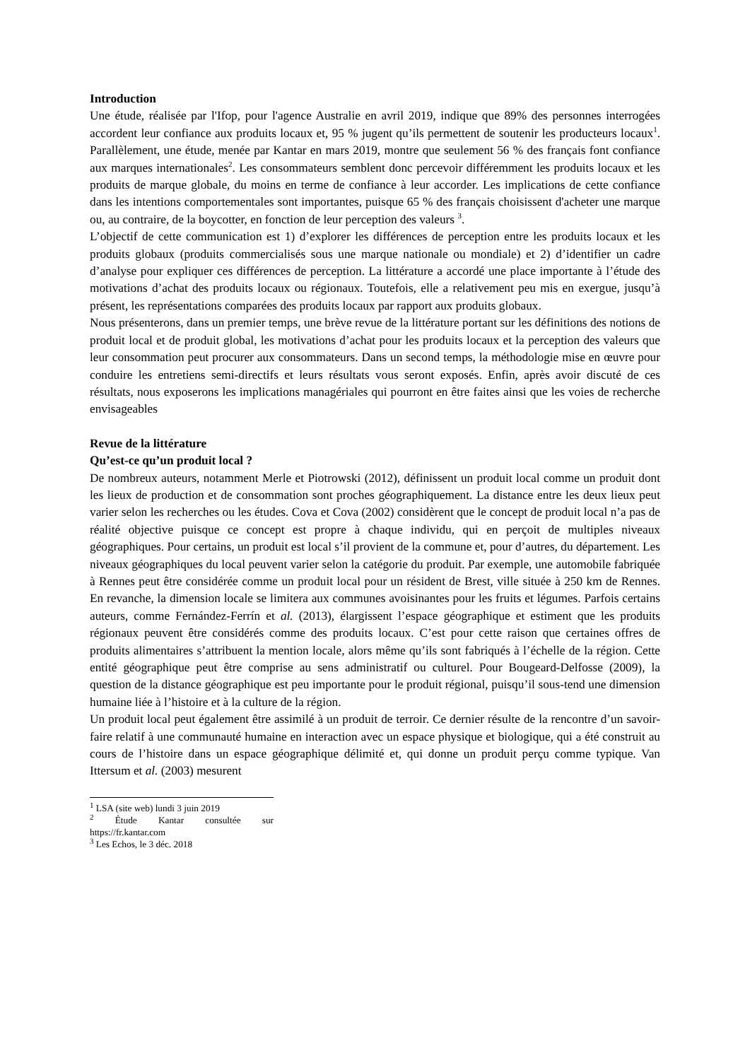Introduction
Une étude, réalisée par l'Ifop, pour l'agence Australie en avril 2019, indique que 89% des personnes interrogées accordent leur confiance aux produits locaux et, 95 % jugent qu’ils permettent de soutenir les producteurs locaux<sup>1</sup>. Parallèlement, une étude, menée par Kantar en mars 2019, montre que seulement 56 % des français font confiance aux marques internationales<sup>2</sup>. Les consommateurs semblent donc percevoir différemment les produits locaux et les produits de marque globale, du moins en terme de confiance à leur accorder. Les implications de cette confiance dans les intentions comportementales sont importantes, puisque 65 % des français choisissent d'acheter une marque ou, au contraire, de la boycotter, en fonction de leur perception des valeurs <sup>3</sup>.
L’objectif de cette communication est 1) d’explorer les différences de perception entre les produits locaux et les produits globaux (produits commercialisés sous une marque nationale ou mondiale) et 2) d’identifier un cadre d’analyse pour expliquer ces différences de perception. La littérature a accordé une place importante à l’étude des motivations d’achat des produits locaux ou régionaux. Toutefois, elle a relativement peu mis en exergue, jusqu’à présent, les représentations comparées des produits locaux par rapport aux produits globaux.
Nous présenterons, dans un premier temps, une brève revue de la littérature portant sur les définitions des notions de produit local et de produit global, les motivations d’achat pour les produits locaux et la perception des valeurs que leur consommation peut procurer aux consommateurs. Dans un second temps, la méthodologie mise en œuvre pour conduire les entretiens semi-directifs et leurs résultats vous seront exposés. Enfin, après avoir discuté de ces résultats, nous exposerons les implications managériales qui pourront en être faites ainsi que les voies de recherche envisageables
Revue de la littérature
Qu’est-ce qu’un produit local ?
De nombreux auteurs, notamment Merle et Piotrowski (2012), définissent un produit local comme un produit dont les lieux de production et de consommation sont proches géographiquement. La distance entre les deux lieux peut varier selon les recherches ou les études. Cova et Cova (2002) considèrent que le concept de produit local n’a pas de réalité objective puisque ce concept est propre à chaque individu, qui en perçoit de multiples niveaux géographiques. Pour certains, un produit est local s’il provient de la commune et, pour d’autres, du département. Les niveaux géographiques du local peuvent varier selon la catégorie du produit. Par exemple, une automobile fabriquée à Rennes peut être considérée comme un produit local pour un résident de Brest, ville située à 250 km de Rennes. En revanche, la dimension locale se limitera aux communes avoisinantes pour les fruits et légumes. Parfois certains auteurs, comme Fernández-Ferrín et al. (2013), élargissent l’espace géographique et estiment que les produits régionaux peuvent être considérés comme des produits locaux. C’est pour cette raison que certaines offres de produits alimentaires s’attribuent la mention locale, alors même qu’ils sont fabriqués à l’échelle de la région. Cette entité géographique peut être comprise au sens administratif ou culturel. Pour Bougeard-Delfosse (2009), la question de la distance géographique est peu importante pour le produit régional, puisqu’il sous-tend une dimension humaine liée à l’histoire et à la culture de la région.
Un produit local peut également être assimilé à un produit de terroir. Ce dernier résulte de la rencontre d’un savoir-faire relatif à une communauté humaine en interaction avec un espace physique et biologique, qui a été construit au cours de l’histoire dans un espace géographique délimité et, qui donne un produit perçu comme typique. Van Ittersum et al. (2003) mesurent
<sup>1</sup> LSA (site web) lundi 3 juin 2019
<sup>2</sup> Étude Kantar consultée sur https://fr.kantar.com
<sup>3</sup> Les Echos, le 3 déc. 2018